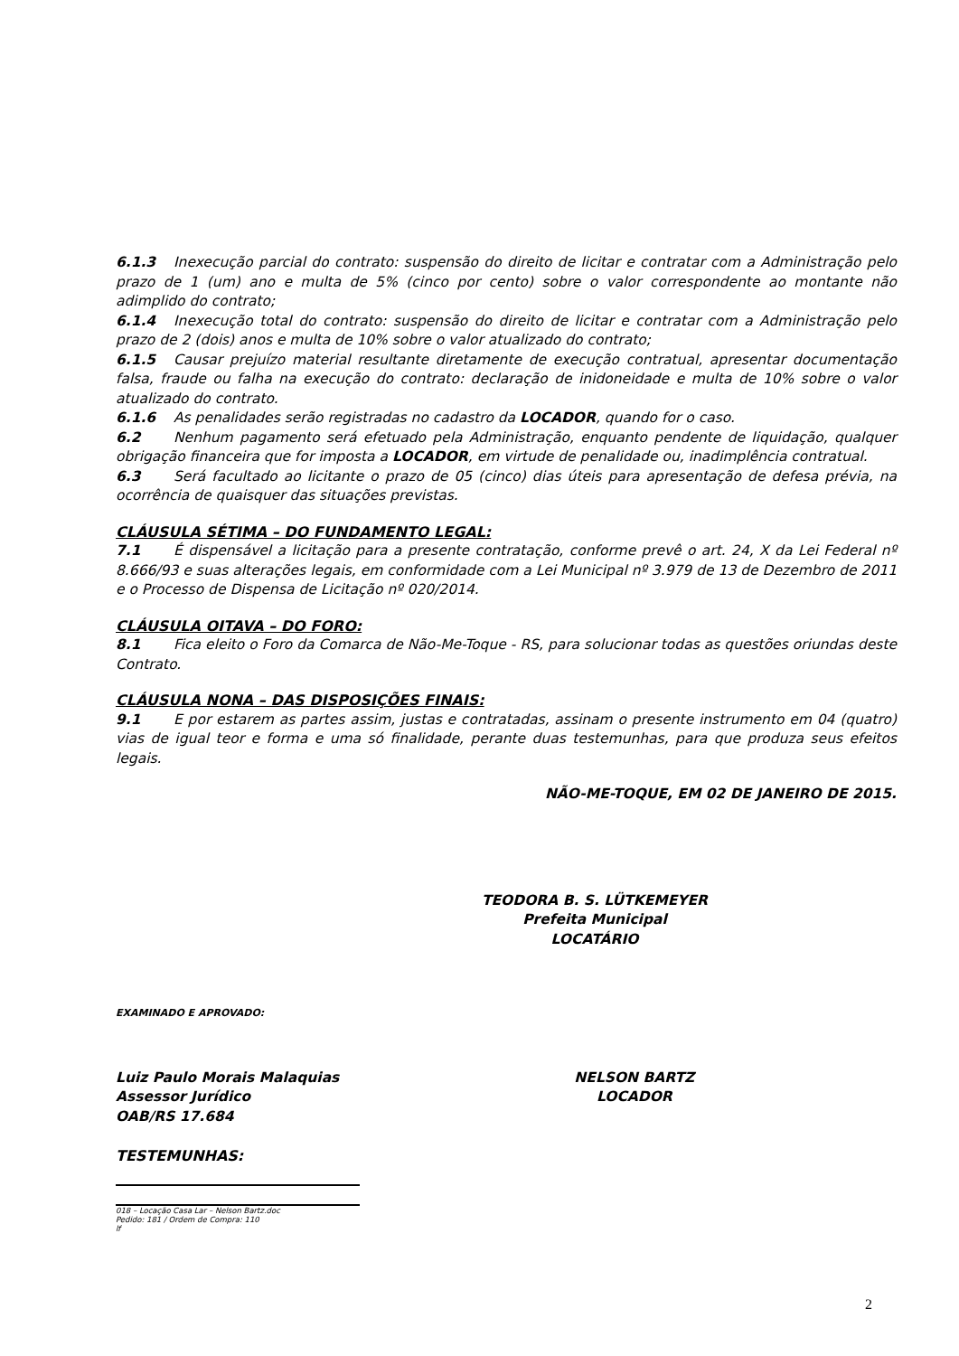6.1.3 Inexecução parcial do contrato: suspensão do direito de licitar e contratar com a Administração pelo prazo de 1 (um) ano e multa de 5% (cinco por cento) sobre o valor correspondente ao montante não adimplido do contrato;
6.1.4 Inexecução total do contrato: suspensão do direito de licitar e contratar com a Administração pelo prazo de 2 (dois) anos e multa de 10% sobre o valor atualizado do contrato;
6.1.5 Causar prejuízo material resultante diretamente de execução contratual, apresentar documentação falsa, fraude ou falha na execução do contrato: declaração de inidoneidade e multa de 10% sobre o valor atualizado do contrato.
6.1.6 As penalidades serão registradas no cadastro da LOCADOR, quando for o caso.
6.2 Nenhum pagamento será efetuado pela Administração, enquanto pendente de liquidação, qualquer obrigação financeira que for imposta a LOCADOR, em virtude de penalidade ou, inadimplência contratual.
6.3 Será facultado ao licitante o prazo de 05 (cinco) dias úteis para apresentação de defesa prévia, na ocorrência de quaisquer das situações previstas.
CLÁUSULA SÉTIMA – DO FUNDAMENTO LEGAL:
7.1 É dispensável a licitação para a presente contratação, conforme prevê o art. 24, X da Lei Federal nº 8.666/93 e suas alterações legais, em conformidade com a Lei Municipal nº 3.979 de 13 de Dezembro de 2011 e o Processo de Dispensa de Licitação nº 020/2014.
CLÁUSULA OITAVA – DO FORO:
8.1 Fica eleito o Foro da Comarca de Não-Me-Toque - RS, para solucionar todas as questões oriundas deste Contrato.
CLÁUSULA NONA – DAS DISPOSIÇÕES FINAIS:
9.1 E por estarem as partes assim, justas e contratadas, assinam o presente instrumento em 04 (quatro) vias de igual teor e forma e uma só finalidade, perante duas testemunhas, para que produza seus efeitos legais.
NÃO-ME-TOQUE, EM 02 DE JANEIRO DE 2015.
TEODORA B. S. LÜTKEMEYER
Prefeita Municipal
LOCATÁRIO
EXAMINADO E APROVADO:
Luiz Paulo Morais Malaquias
Assessor Jurídico
OAB/RS 17.684
NELSON BARTZ
LOCADOR
TESTEMUNHAS:
018 – Locação Casa Lar – Nelson Bartz.doc
Pedido: 181 / Ordem de Compra: 110
lf
2